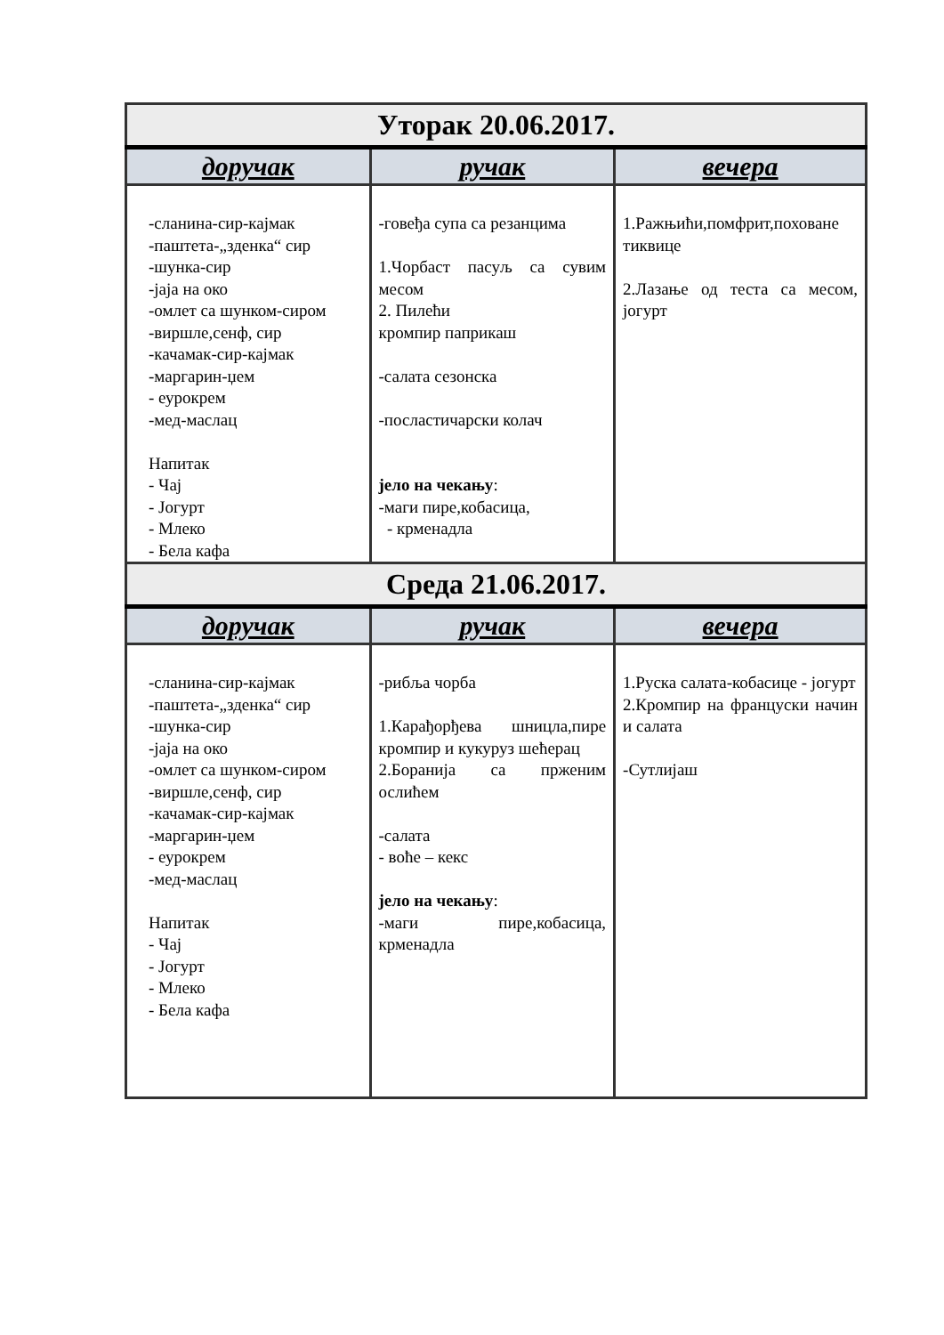| Уторак 20.06.2017. | | |
| --- | --- | --- |
| доручак | ручак | вечера |
| -сланина-сир-кајмак -паштета-„зденка“ сир -шунка-сир -јаја на око -омлет са шунком-сиром -виршле,сенф, сир -качамак-сир-кајмак -маргарин-џем - еурокрем -мед-маслац Напитак - Чај - Јогурт - Млеко - Бела кафа | -говеђа супа са резанцима 1.Чорбаст пасуљ са сувим месом 2. Пилећи кромпир паприкаш -салата сезонска -посластичарски колач јело на чекању : -маги пире,кобасица, - крменадла | 1.Ражњићи,помфрит,поховане тиквице 2.Лазање од теста са месом, јогурт |
| Среда 21.06.2017. | | |
| доручак | ручак | вечера |
| -сланина-сир-кајмак -паштета-„зденка“ сир -шунка-сир -јаја на око -омлет са шунком-сиром -виршле,сенф, сир -качамак-сир-кајмак -маргарин-џем - еурокрем -мед-маслац Напитак - Чај - Јогурт - Млеко - Бела кафа | -рибља чорба 1.Карађорђева шницла,пире кромпир и кукуруз шећерац 2.Боранија са прженим ослићем -салата - воће – кекс јело на чекању : -маги пире,кобасица, крменадла | 1.Руска салата-кобасице - јогурт 2.Кромпир на француски начин и салата -Сутлијаш |